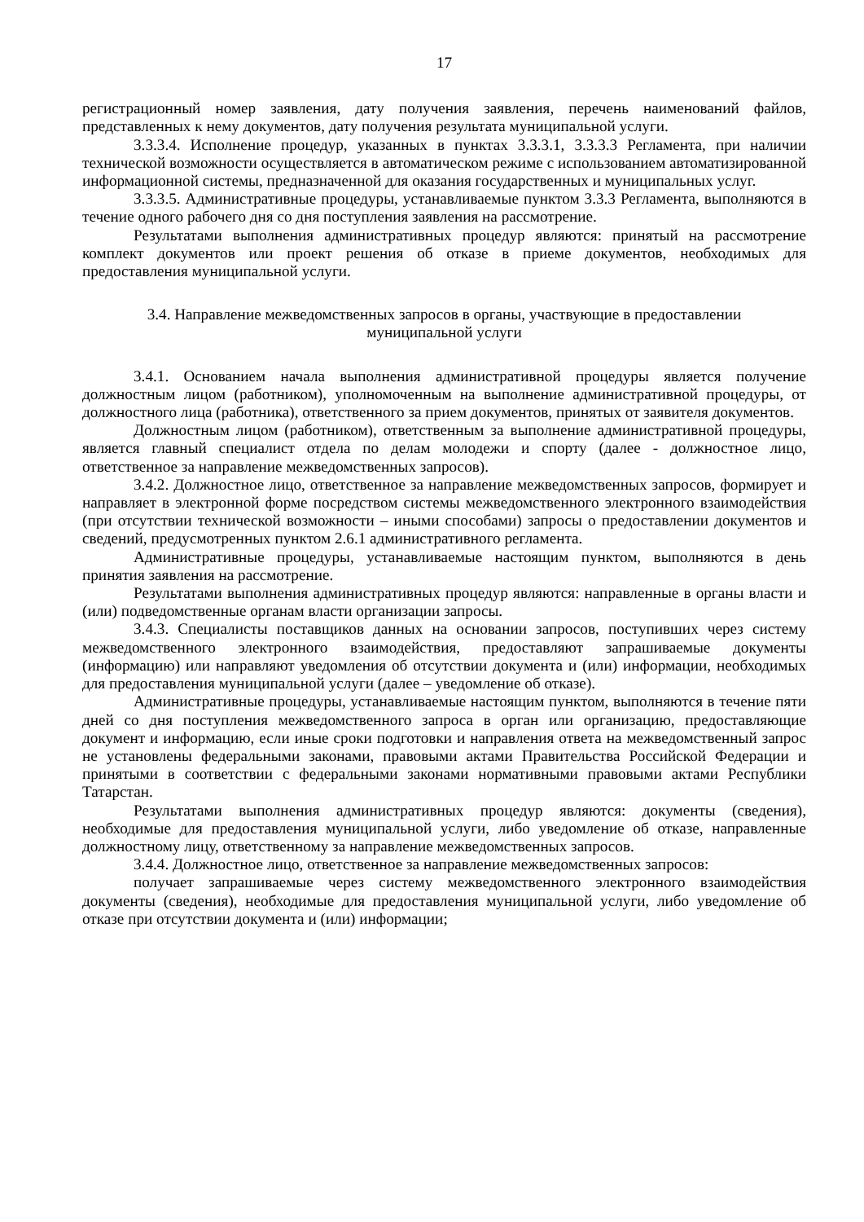17
регистрационный номер заявления, дату получения заявления, перечень наименований файлов, представленных к нему документов, дату получения результата муниципальной услуги.
3.3.3.4. Исполнение процедур, указанных в пунктах 3.3.3.1, 3.3.3.3 Регламента, при наличии технической возможности осуществляется в автоматическом режиме с использованием автоматизированной информационной системы, предназначенной для оказания государственных и муниципальных услуг.
3.3.3.5. Административные процедуры, устанавливаемые пунктом 3.3.3 Регламента, выполняются в течение одного рабочего дня со дня поступления заявления на рассмотрение.
Результатами выполнения административных процедур являются: принятый на рассмотрение комплект документов или проект решения об отказе в приеме документов, необходимых для предоставления муниципальной услуги.
3.4. Направление межведомственных запросов в органы, участвующие в предоставлении
муниципальной услуги
3.4.1. Основанием начала выполнения административной процедуры является получение должностным лицом (работником), уполномоченным на выполнение административной процедуры, от должностного лица (работника), ответственного за прием документов, принятых от заявителя документов.
Должностным лицом (работником), ответственным за выполнение административной процедуры, является главный специалист отдела по делам молодежи и спорту (далее - должностное лицо, ответственное за направление межведомственных запросов).
3.4.2. Должностное лицо, ответственное за направление межведомственных запросов, формирует и направляет в электронной форме посредством системы межведомственного электронного взаимодействия (при отсутствии технической возможности – иными способами) запросы о предоставлении документов и сведений, предусмотренных пунктом 2.6.1 административного регламента.
Административные процедуры, устанавливаемые настоящим пунктом, выполняются в день принятия заявления на рассмотрение.
Результатами выполнения административных процедур являются: направленные в органы власти и (или) подведомственные органам власти организации запросы.
3.4.3. Специалисты поставщиков данных на основании запросов, поступивших через систему межведомственного электронного взаимодействия, предоставляют запрашиваемые документы (информацию) или направляют уведомления об отсутствии документа и (или) информации, необходимых для предоставления муниципальной услуги (далее – уведомление об отказе).
Административные процедуры, устанавливаемые настоящим пунктом, выполняются в течение пяти дней со дня поступления межведомственного запроса в орган или организацию, предоставляющие документ и информацию, если иные сроки подготовки и направления ответа на межведомственный запрос не установлены федеральными законами, правовыми актами Правительства Российской Федерации и принятыми в соответствии с федеральными законами нормативными правовыми актами Республики Татарстан.
Результатами выполнения административных процедур являются: документы (сведения), необходимые для предоставления муниципальной услуги, либо уведомление об отказе, направленные должностному лицу, ответственному за направление межведомственных запросов.
3.4.4. Должностное лицо, ответственное за направление межведомственных запросов:
получает запрашиваемые через систему межведомственного электронного взаимодействия документы (сведения), необходимые для предоставления муниципальной услуги, либо уведомление об отказе при отсутствии документа и (или) информации;